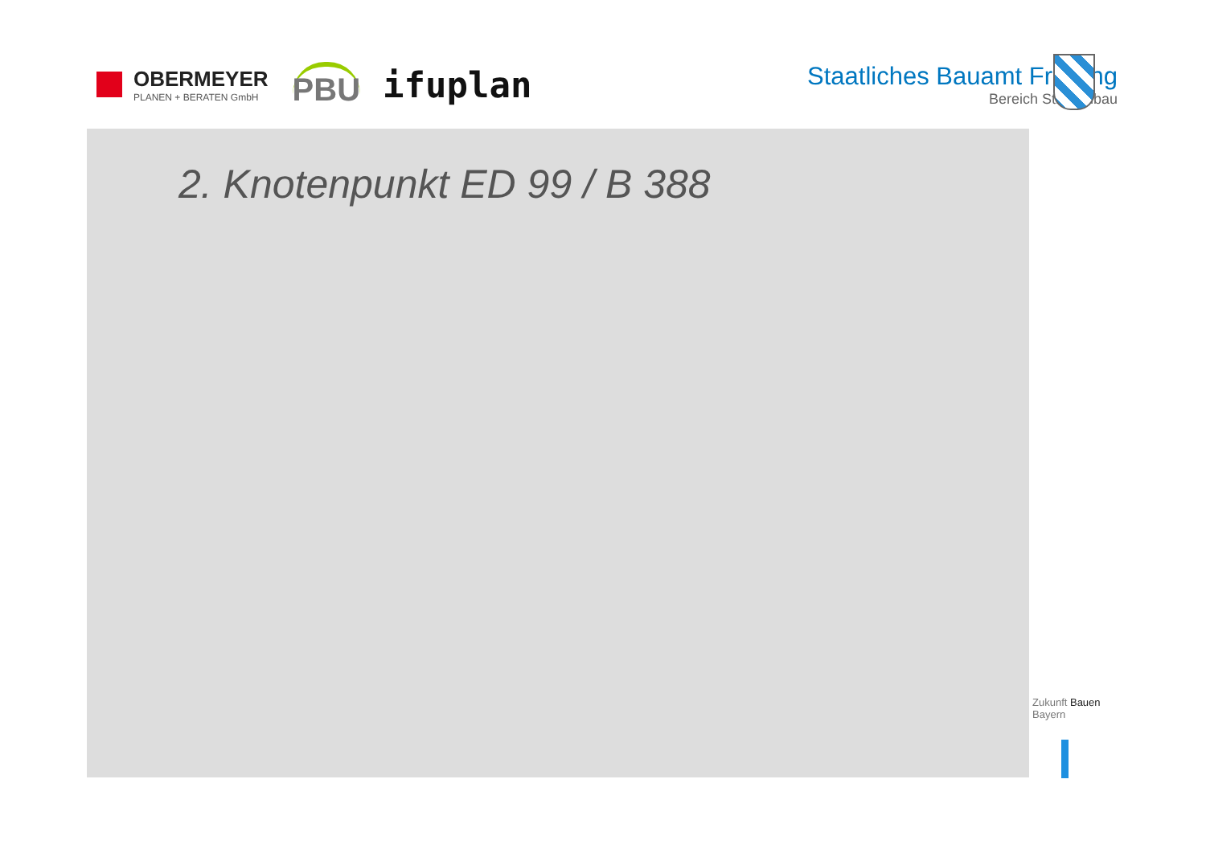OBERMEYER
PLANEN + BERATEN GmbH
PBU
ifuplan
Staatliches Bauamt Freising
Bereich Straßenbau
2. Knotenpunkt ED 99 / B 388
Zukunft Bauen
Bayern